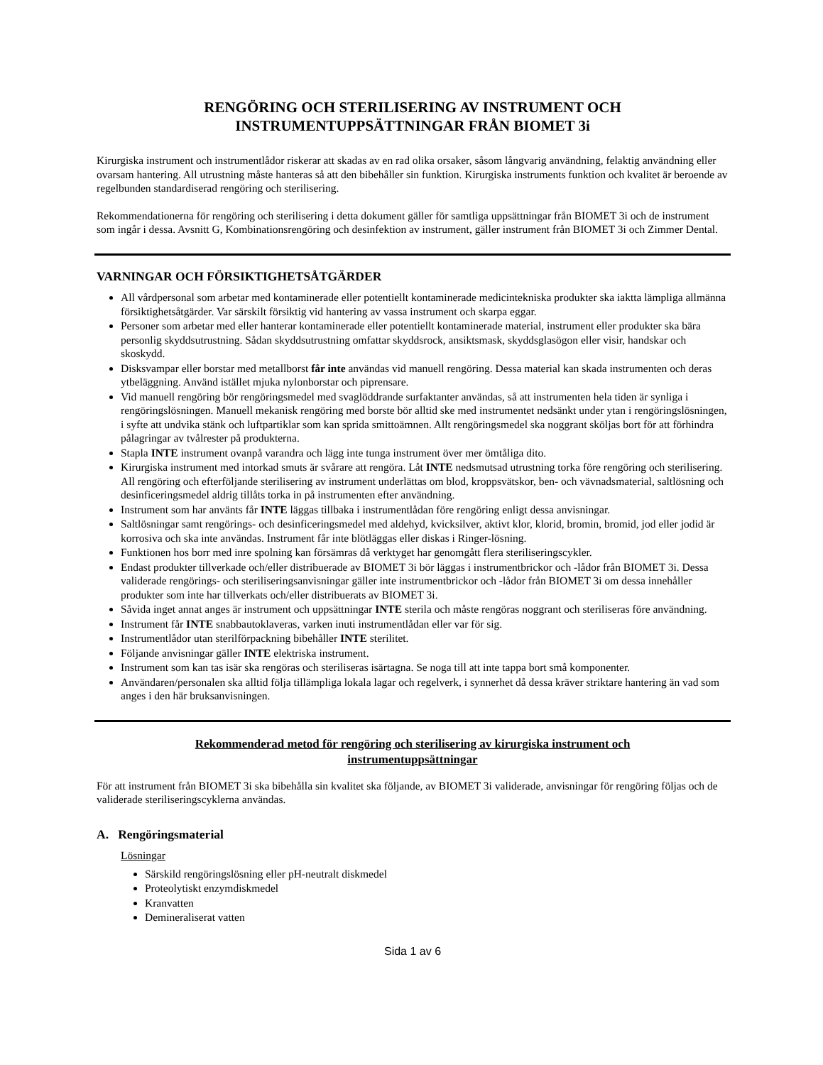RENGÖRING OCH STERILISERING AV INSTRUMENT OCH
INSTRUMENTUPPSÄTTNINGAR FRÅN BIOMET 3i
Kirurgiska instrument och instrumentlådor riskerar att skadas av en rad olika orsaker, såsom långvarig användning, felaktig användning eller ovarsam hantering. All utrustning måste hanteras så att den bibehåller sin funktion. Kirurgiska instruments funktion och kvalitet är beroende av regelbunden standardiserad rengöring och sterilisering.
Rekommendationerna för rengöring och sterilisering i detta dokument gäller för samtliga uppsättningar från BIOMET 3i och de instrument som ingår i dessa. Avsnitt G, Kombinationsrengöring och desinfektion av instrument, gäller instrument från BIOMET 3i och Zimmer Dental.
VARNINGAR OCH FÖRSIKTIGHETSÅTGÄRDER
All vårdpersonal som arbetar med kontaminerade eller potentiellt kontaminerade medicintekniska produkter ska iaktta lämpliga allmänna försiktighetsåtgärder. Var särskilt försiktig vid hantering av vassa instrument och skarpa eggar.
Personer som arbetar med eller hanterar kontaminerade eller potentiellt kontaminerade material, instrument eller produkter ska bära personlig skyddsutrustning. Sådan skyddsutrustning omfattar skyddsrock, ansiktsmask, skyddsglasögon eller visir, handskar och skoskydd.
Disksvampar eller borstar med metallborst får inte användas vid manuell rengöring. Dessa material kan skada instrumenten och deras ytbeläggning. Använd istället mjuka nylonborstar och piprensare.
Vid manuell rengöring bör rengöringsmedel med svaglöddrande surfaktanter användas, så att instrumenten hela tiden är synliga i rengöringslösningen. Manuell mekanisk rengöring med borste bör alltid ske med instrumentet nedsänkt under ytan i rengöringslösningen, i syfte att undvika stänk och luftpartiklar som kan sprida smittoämnen. Allt rengöringsmedel ska noggrant sköljas bort för att förhindra pålagringar av tvålrester på produkterna.
Stapla INTE instrument ovanpå varandra och lägg inte tunga instrument över mer ömtåliga dito.
Kirurgiska instrument med intorkad smuts är svårare att rengöra. Låt INTE nedsmutsad utrustning torka före rengöring och sterilisering. All rengöring och efterföljande sterilisering av instrument underlättas om blod, kroppsvätskor, ben- och vävnadsmaterial, saltlösning och desinficeringsmedel aldrig tillåts torka in på instrumenten efter användning.
Instrument som har använts får INTE läggas tillbaka i instrumentlådan före rengöring enligt dessa anvisningar.
Saltlösningar samt rengörings- och desinficeringsmedel med aldehyd, kvicksilver, aktivt klor, klorid, bromin, bromid, jod eller jodid är korrosiva och ska inte användas. Instrument får inte blötläggas eller diskas i Ringer-lösning.
Funktionen hos borr med inre spolning kan försämras då verktyget har genomgått flera steriliseringscykler.
Endast produkter tillverkade och/eller distribuerade av BIOMET 3i bör läggas i instrumentbrickor och -lådor från BIOMET 3i. Dessa validerade rengörings- och steriliseringsanvisningar gäller inte instrumentbrickor och -lådor från BIOMET 3i om dessa innehåller produkter som inte har tillverkats och/eller distribuerats av BIOMET 3i.
Såvida inget annat anges är instrument och uppsättningar INTE sterila och måste rengöras noggrant och steriliseras före användning.
Instrument får INTE snabbautoklaveras, varken inuti instrumentlådan eller var för sig.
Instrumentlådor utan sterilförpackning bibehåller INTE sterilitet.
Följande anvisningar gäller INTE elektriska instrument.
Instrument som kan tas isär ska rengöras och steriliseras isärtagna. Se noga till att inte tappa bort små komponenter.
Användaren/personalen ska alltid följa tillämpliga lokala lagar och regelverk, i synnerhet då dessa kräver striktare hantering än vad som anges i den här bruksanvisningen.
Rekommenderad metod för rengöring och sterilisering av kirurgiska instrument och
instrumentuppsättningar
För att instrument från BIOMET 3i ska bibehålla sin kvalitet ska följande, av BIOMET 3i validerade, anvisningar för rengöring följas och de validerade steriliseringscyklerna användas.
A. Rengöringsmaterial
Lösningar
Särskild rengöringslösning eller pH-neutralt diskmedel
Proteolytiskt enzymdiskmedel
Kranvatten
Demineraliserat vatten
Sida 1 av 6